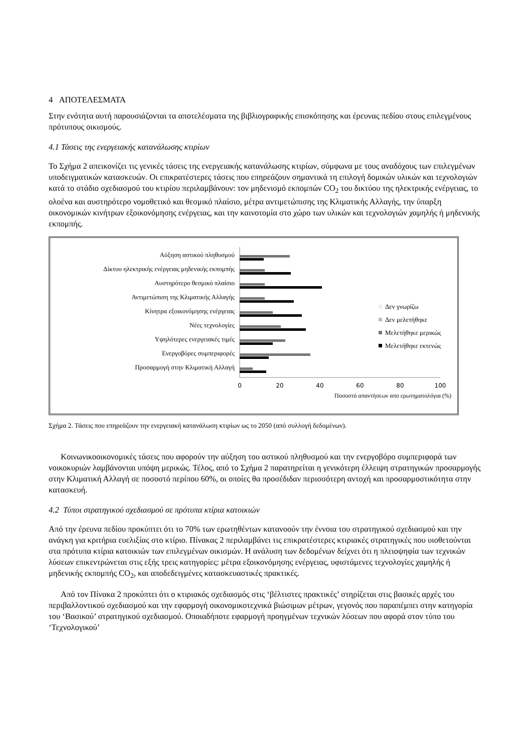4 ΑΠΟΤΕΛΕΣΜΑΤΑ
Στην ενότητα αυτή παρουσιάζονται τα αποτελέσματα της βιβλιογραφικής επισκόπησης και έρευνας πεδίου στους επιλεγμένους πρότυπους οικισμούς.
4.1 Τάσεις της ενεργειακής κατανάλωσης κτιρίων
Το Σχήμα 2 απεικονίζει τις γενικές τάσεις της ενεργειακής κατανάλωσης κτιρίων, σύμφωνα με τους αναδόχους των επιλεγμένων υποδειγματικών κατασκευών. Οι επικρατέστερες τάσεις που επηρεάζουν σημαντικά τη επιλογή δομικών υλικών και τεχνολογιών κατά το στάδιο σχεδιασμού του κτιρίου περιλαμβάνουν: τον μηδενισμό εκπομπών CO<sub>2</sub> του δικτύου της ηλεκτρικής ενέργειας, το ολοένα και αυστηρότερο νομοθετικό και θεσμικό πλαίσιο, μέτρα αντιμετώπισης της Κλιματικής Αλλαγής, την ύπαρξη οικονομικών κινήτρων εξοικονόμησης ενέργειας, και την καινοτομία στο χώρο των υλικών και τεχνολογιών χαμηλής ή μηδενικής εκπομπής.
Αύξηση αστικού πληθυσμού
Δίκτυο ηλεκτρικής ενέργειας μηδενικής εκπομπής
Αυστηρότερο θεσμικό πλαίσιο
Αντιμετώπιση της Κλιματικής Αλλαγής
Κίνητρα εξοικονόμησης ενέργειας
Νέες τεχνολογίες
Υψηλότερες ενεργειακές τιμές
Ενεργοβόρες συμπεριφορές
Προσαρμογή στην Κλιματική Αλλαγή
0
20
40
60
80
100
Ποσοστό απαντήσεων απο ερωτηματολόγια (%)
Δεν γνωρίζω
Δεν μελετήθηκε
Μελετήθηκε μερικώς
Μελετήθηκε εκτενώς
Σχήμα 2. Τάσεις που επηρεάζουν την ενεργειακή κατανάλωση κτιρίων ως το 2050 (από συλλογή δεδομένων).
Κοινωνικοοικονομικές τάσεις που αφορούν την αύξηση του αστικού πληθυσμού και την ενεργοβόρο συμπεριφορά των νοικοκυριών λαμβάνονται υπόψη μερικώς. Τέλος, από το Σχήμα 2 παρατηρείται η γενικότερη έλλειψη στρατηγικών προσαρμογής στην Κλιματική Αλλαγή σε ποσοστό περίπου 60%, οι οποίες θα προσέδιδαν περισσότερη αντοχή και προσαρμοστικότητα στην κατασκευή.
4.2 Τύποι στρατηγικού σχεδιασμού σε πρότυπα κτίρια κατοικιών
Από την έρευνα πεδίου προκύπτει ότι το 70% των ερωτηθέντων κατανοούν την έννοια του στρατηγικού σχεδιασμού και την ανάγκη για κριτήρια ευελιξίας στο κτίριο. Πίνακας 2 περιλαμβάνει τις επικρατέστερες κτιριακές στρατηγικές που υιοθετούνται στα πρότυπα κτίρια κατοικιών των επιλεγμένων οικισμών. Η ανάλυση των δεδομένων δείχνει ότι η πλειοψηφία των τεχνικών λύσεων επικεντρώνεται στις εξής τρεις κατηγορίες: μέτρα εξοικονόμησης ενέργειας, υφιστάμενες τεχνολογίες χαμηλής ή μηδενικής εκπομπής CO<sub>2</sub>, και αποδεδειγμένες κατασκευαστικές πρακτικές.
Από τον Πίνακα 2 προκύπτει ότι ο κτιριακός σχεδιασμός στις ‘βέλτιστες πρακτικές’ στηρίζεται στις βασικές αρχές του περιβαλλοντικού σχεδιασμού και την εφαρμογή οικονομικοτεχνικά βιώσιμων μέτρων, γεγονός που παραπέμπει στην κατηγορία του ‘Βασικού’ στρατηγικού σχεδιασμού. Οποιαδήποτε εφαρμογή προηγμένων τεχνικών λύσεων που αφορά στον τύπο του ‘Τεχνολογικού’